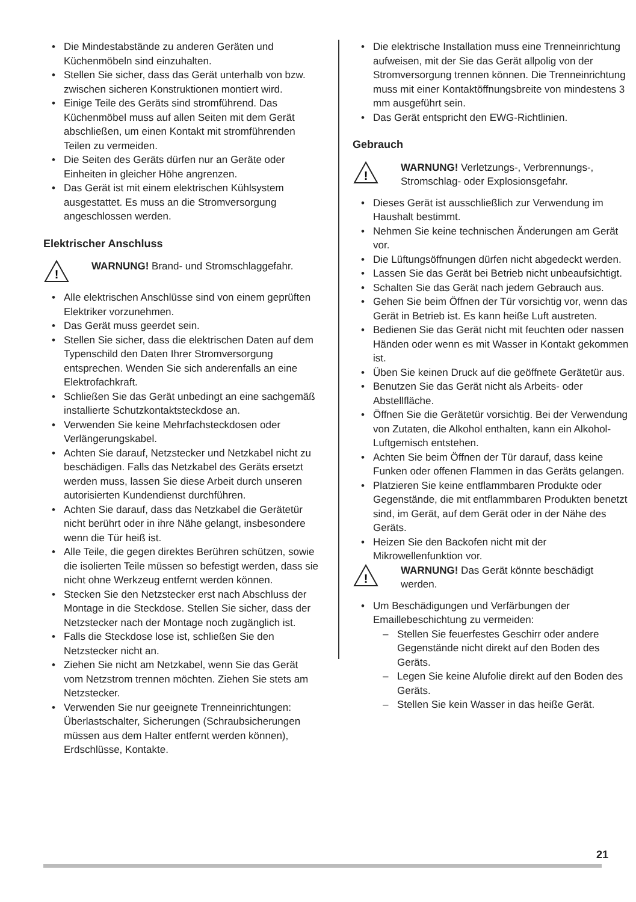• Die Mindestabstände zu anderen Geräten und Küchenmöbeln sind einzuhalten.
• Stellen Sie sicher, dass das Gerät unterhalb von bzw. zwischen sicheren Konstruktionen montiert wird.
• Einige Teile des Geräts sind stromführend. Das Küchenmöbel muss auf allen Seiten mit dem Gerät abschließen, um einen Kontakt mit stromführenden Teilen zu vermeiden.
• Die Seiten des Geräts dürfen nur an Geräte oder Einheiten in gleicher Höhe angrenzen.
• Das Gerät ist mit einem elektrischen Kühlsystem ausgestattet. Es muss an die Stromversorgung angeschlossen werden.
Elektrischer Anschluss
!
WARNUNG! Brand- und Stromschlaggefahr.
• Alle elektrischen Anschlüsse sind von einem geprüften Elektriker vorzunehmen.
• Das Gerät muss geerdet sein.
• Stellen Sie sicher, dass die elektrischen Daten auf dem Typenschild den Daten Ihrer Stromversorgung entsprechen. Wenden Sie sich anderenfalls an eine Elektrofachkraft.
• Schließen Sie das Gerät unbedingt an eine sachgemäß installierte Schutzkontaktsteckdose an.
• Verwenden Sie keine Mehrfachsteckdosen oder Verlängerungskabel.
• Achten Sie darauf, Netzstecker und Netzkabel nicht zu beschädigen. Falls das Netzkabel des Geräts ersetzt werden muss, lassen Sie diese Arbeit durch unseren autorisierten Kundendienst durchführen.
• Achten Sie darauf, dass das Netzkabel die Gerätetür nicht berührt oder in ihre Nähe gelangt, insbesondere wenn die Tür heiß ist.
• Alle Teile, die gegen direktes Berühren schützen, sowie die isolierten Teile müssen so befestigt werden, dass sie nicht ohne Werkzeug entfernt werden können.
• Stecken Sie den Netzstecker erst nach Abschluss der Montage in die Steckdose. Stellen Sie sicher, dass der Netzstecker nach der Montage noch zugänglich ist.
• Falls die Steckdose lose ist, schließen Sie den Netzstecker nicht an.
• Ziehen Sie nicht am Netzkabel, wenn Sie das Gerät vom Netzstrom trennen möchten. Ziehen Sie stets am Netzstecker.
• Verwenden Sie nur geeignete Trenneinrichtungen: Überlastschalter, Sicherungen (Schraubsicherungen müssen aus dem Halter entfernt werden können), Erdschlüsse, Kontakte.
• Die elektrische Installation muss eine Trenneinrichtung aufweisen, mit der Sie das Gerät allpolig von der Stromversorgung trennen können. Die Trenneinrichtung muss mit einer Kontaktöffnungsbreite von mindestens 3 mm ausgeführt sein.
• Das Gerät entspricht den EWG-Richtlinien.
Gebrauch
!
WARNUNG! Verletzungs-, Verbrennungs-, Stromschlag- oder Explosionsgefahr.
• Dieses Gerät ist ausschließlich zur Verwendung im Haushalt bestimmt.
• Nehmen Sie keine technischen Änderungen am Gerät vor.
• Die Lüftungsöffnungen dürfen nicht abgedeckt werden.
• Lassen Sie das Gerät bei Betrieb nicht unbeaufsichtigt.
• Schalten Sie das Gerät nach jedem Gebrauch aus.
• Gehen Sie beim Öffnen der Tür vorsichtig vor, wenn das Gerät in Betrieb ist. Es kann heiße Luft austreten.
• Bedienen Sie das Gerät nicht mit feuchten oder nassen Händen oder wenn es mit Wasser in Kontakt gekommen ist.
• Üben Sie keinen Druck auf die geöffnete Gerätetür aus.
• Benutzen Sie das Gerät nicht als Arbeits- oder Abstellfläche.
• Öffnen Sie die Gerätetür vorsichtig. Bei der Verwendung von Zutaten, die Alkohol enthalten, kann ein Alkohol-Luftgemisch entstehen.
• Achten Sie beim Öffnen der Tür darauf, dass keine Funken oder offenen Flammen in das Geräts gelangen.
• Platzieren Sie keine entflammbaren Produkte oder Gegenstände, die mit entflammbaren Produkten benetzt sind, im Gerät, auf dem Gerät oder in der Nähe des Geräts.
• Heizen Sie den Backofen nicht mit der Mikrowellenfunktion vor.
!
WARNUNG! Das Gerät könnte beschädigt werden.
• Um Beschädigungen und Verfärbungen der Emaillebeschichtung zu vermeiden:
– Stellen Sie feuerfestes Geschirr oder andere Gegenstände nicht direkt auf den Boden des Geräts.
– Legen Sie keine Alufolie direkt auf den Boden des Geräts.
– Stellen Sie kein Wasser in das heiße Gerät.
21